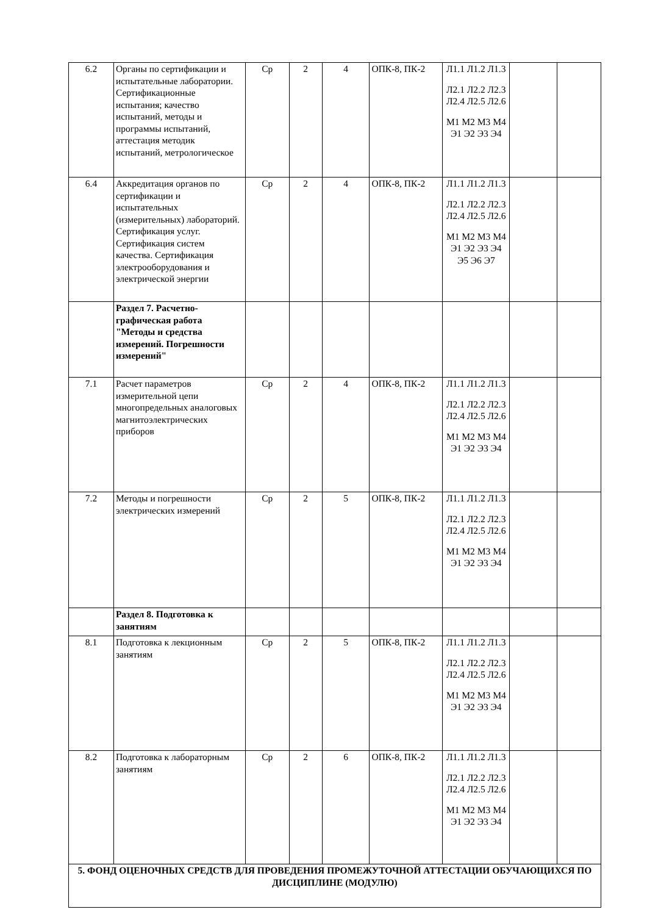| 6.2 | Органы по сертификации и испытательные лаборатории. Сертификационные испытания; качество испытаний, методы и программы испытаний, аттестация методик испытаний, метрологическое | Ср | 2 | 4 | ОПК-8, ПК-2 | Л1.1 Л1.2 Л1.3 Л2.1 Л2.2 Л2.3 Л2.4 Л2.5 Л2.6 М1 М2 М3 М4 Э1 Э2 Э3 Э4 | | |
| 6.4 | Аккредитация органов по сертификации и испытательных (измерительных) лабораторий. Сертификация услуг. Сертификация систем качества. Сертификация электрооборудования и электрической энергии | Ср | 2 | 4 | ОПК-8, ПК-2 | Л1.1 Л1.2 Л1.3 Л2.1 Л2.2 Л2.3 Л2.4 Л2.5 Л2.6 М1 М2 М3 М4 Э1 Э2 Э3 Э4 Э5 Э6 Э7 | | |
| | Раздел 7. Расчетно-графическая работа "Методы и средства измерений. Погрешности измерений" | | | | | | | |
| 7.1 | Расчет параметров измерительной цепи многопредельных аналоговых магнитоэлектрических приборов | Ср | 2 | 4 | ОПК-8, ПК-2 | Л1.1 Л1.2 Л1.3 Л2.1 Л2.2 Л2.3 Л2.4 Л2.5 Л2.6 М1 М2 М3 М4 Э1 Э2 Э3 Э4 | | |
| 7.2 | Методы и погрешности электрических измерений | Ср | 2 | 5 | ОПК-8, ПК-2 | Л1.1 Л1.2 Л1.3 Л2.1 Л2.2 Л2.3 Л2.4 Л2.5 Л2.6 М1 М2 М3 М4 Э1 Э2 Э3 Э4 | | |
| | Раздел 8. Подготовка к занятиям | | | | | | | |
| 8.1 | Подготовка к лекционным занятиям | Ср | 2 | 5 | ОПК-8, ПК-2 | Л1.1 Л1.2 Л1.3 Л2.1 Л2.2 Л2.3 Л2.4 Л2.5 Л2.6 М1 М2 М3 М4 Э1 Э2 Э3 Э4 | | |
| 8.2 | Подготовка к лабораторным занятиям | Ср | 2 | 6 | ОПК-8, ПК-2 | Л1.1 Л1.2 Л1.3 Л2.1 Л2.2 Л2.3 Л2.4 Л2.5 Л2.6 М1 М2 М3 М4 Э1 Э2 Э3 Э4 | | |
| 5. ФОНД ОЦЕНОЧНЫХ СРЕДСТВ ДЛЯ ПРОВЕДЕНИЯ ПРОМЕЖУТОЧНОЙ АТТЕСТАЦИИ ОБУЧАЮЩИХСЯ ПО ДИСЦИПЛИНЕ (МОДУЛЮ) | | | | | | | | |